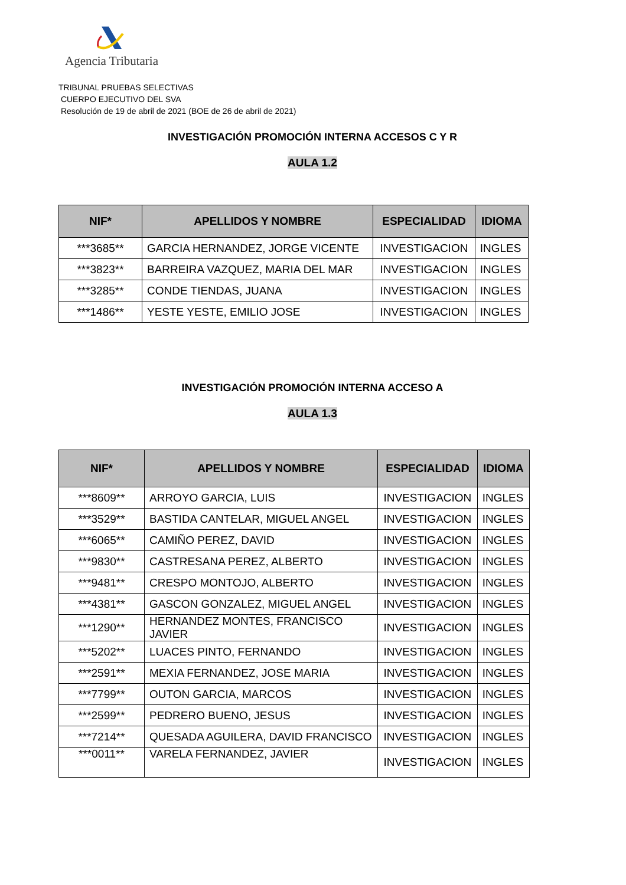Agencia Tributaria
TRIBUNAL PRUEBAS SELECTIVAS
CUERPO EJECUTIVO DEL SVA
Resolución de 19 de abril de 2021 (BOE de 26 de abril de 2021)
INVESTIGACIÓN PROMOCIÓN INTERNA ACCESOS C Y R
AULA 1.2
| NIF* | APELLIDOS Y NOMBRE | ESPECIALIDAD | IDIOMA |
| --- | --- | --- | --- |
| ***3685** | GARCIA HERNANDEZ, JORGE VICENTE | INVESTIGACION | INGLES |
| ***3823** | BARREIRA VAZQUEZ, MARIA DEL MAR | INVESTIGACION | INGLES |
| ***3285** | CONDE TIENDAS, JUANA | INVESTIGACION | INGLES |
| ***1486** | YESTE YESTE, EMILIO JOSE | INVESTIGACION | INGLES |
INVESTIGACIÓN PROMOCIÓN INTERNA ACCESO A
AULA 1.3
| NIF* | APELLIDOS Y NOMBRE | ESPECIALIDAD | IDIOMA |
| --- | --- | --- | --- |
| ***8609** | ARROYO GARCIA, LUIS | INVESTIGACION | INGLES |
| ***3529** | BASTIDA CANTELAR, MIGUEL ANGEL | INVESTIGACION | INGLES |
| ***6065** | CAMIÑO PEREZ, DAVID | INVESTIGACION | INGLES |
| ***9830** | CASTRESANA PEREZ, ALBERTO | INVESTIGACION | INGLES |
| ***9481** | CRESPO MONTOJO, ALBERTO | INVESTIGACION | INGLES |
| ***4381** | GASCON GONZALEZ, MIGUEL ANGEL | INVESTIGACION | INGLES |
| ***1290** | HERNANDEZ MONTES, FRANCISCO JAVIER | INVESTIGACION | INGLES |
| ***5202** | LUACES PINTO, FERNANDO | INVESTIGACION | INGLES |
| ***2591** | MEXIA FERNANDEZ, JOSE MARIA | INVESTIGACION | INGLES |
| ***7799** | OUTON GARCIA, MARCOS | INVESTIGACION | INGLES |
| ***2599** | PEDRERO BUENO, JESUS | INVESTIGACION | INGLES |
| ***7214** | QUESADA AGUILERA, DAVID FRANCISCO | INVESTIGACION | INGLES |
| ***0011** | VARELA FERNANDEZ, JAVIER | INVESTIGACION | INGLES |